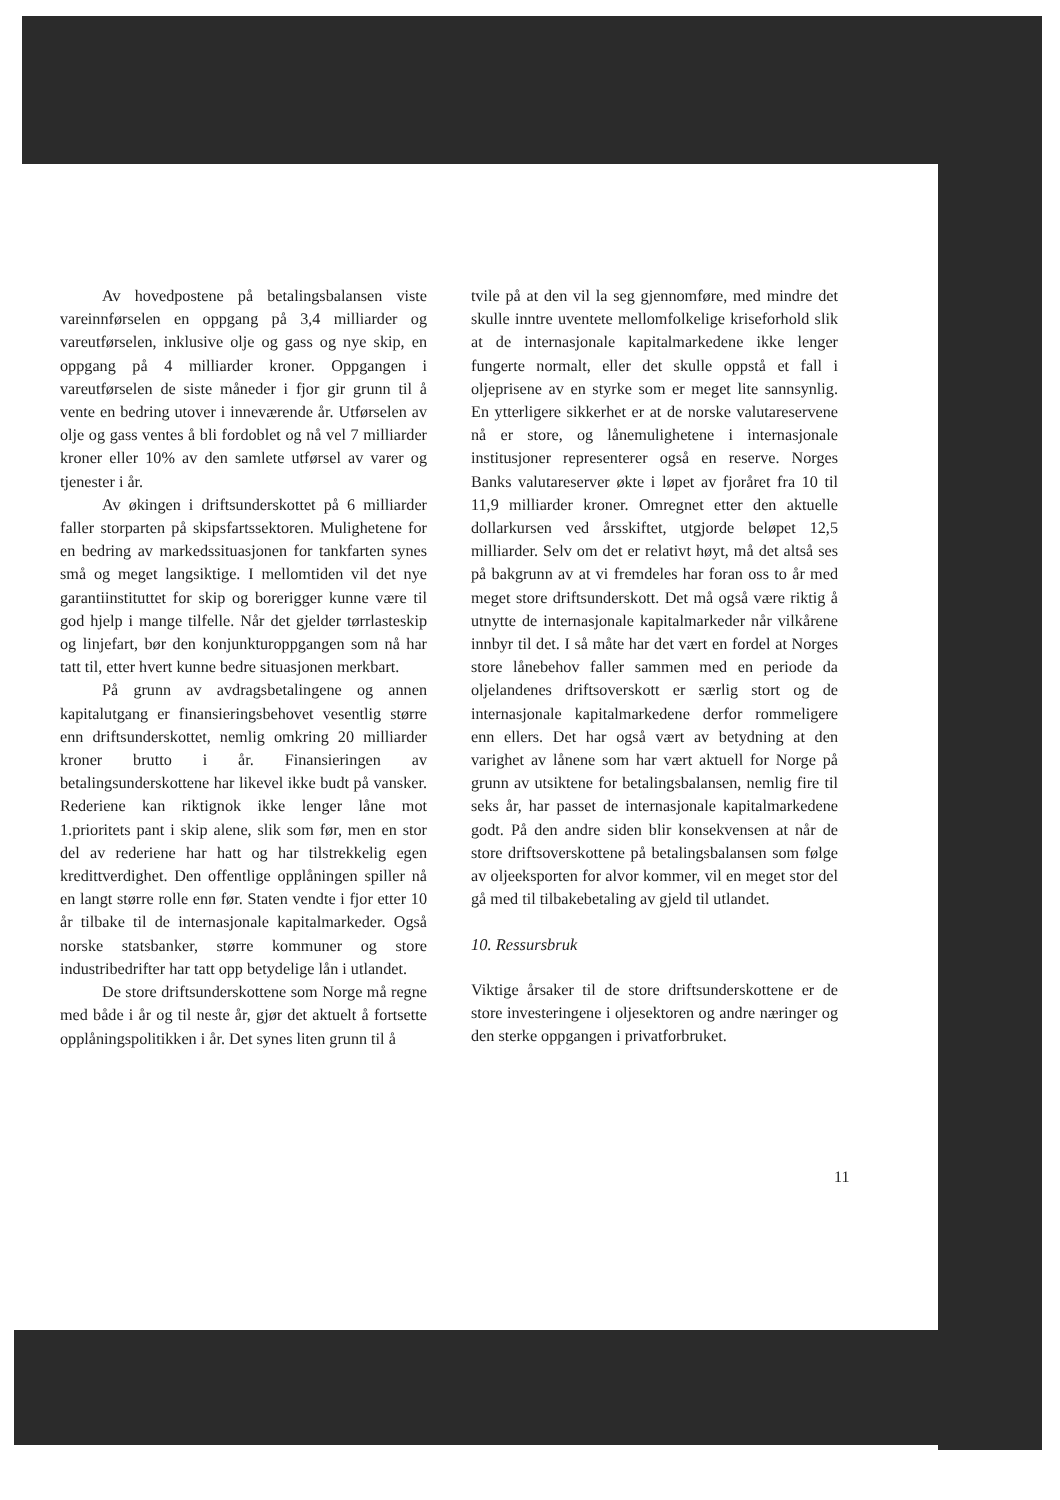Av hovedpostene på betalingsbalansen viste vareinnførselen en oppgang på 3,4 milliarder og vareutførselen, inklusive olje og gass og nye skip, en oppgang på 4 milliarder kroner. Oppgangen i vareutførselen de siste måneder i fjor gir grunn til å vente en bedring utover i inneværende år. Utførselen av olje og gass ventes å bli fordoblet og nå vel 7 milliarder kroner eller 10% av den samlete utførsel av varer og tjenester i år.
Av økingen i driftsunderskottet på 6 milliarder faller storparten på skipsfartssektoren. Mulighetene for en bedring av markedssituasjonen for tankfarten synes små og meget langsiktige. I mellomtiden vil det nye garantiinstituttet for skip og borerigger kunne være til god hjelp i mange tilfelle. Når det gjelder tørrlasteskip og linjefart, bør den konjunkturoppgangen som nå har tatt til, etter hvert kunne bedre situasjonen merkbart.
På grunn av avdragsbetalingene og annen kapitalutgang er finansieringsbehovet vesentlig større enn driftsunderskottet, nemlig omkring 20 milliarder kroner brutto i år. Finansieringen av betalingsunderskottene har likevel ikke budt på vansker. Rederiene kan riktignok ikke lenger låne mot 1.prioritets pant i skip alene, slik som før, men en stor del av rederiene har hatt og har tilstrekkelig egen kredittverdighet. Den offentlige opplåningen spiller nå en langt større rolle enn før. Staten vendte i fjor etter 10 år tilbake til de internasjonale kapitalmarkeder. Også norske statsbanker, større kommuner og store industribedrifter har tatt opp betydelige lån i utlandet.
De store driftsunderskottene som Norge må regne med både i år og til neste år, gjør det aktuelt å fortsette opplåningspolitikken i år. Det synes liten grunn til å
tvile på at den vil la seg gjennomføre, med mindre det skulle inntre uventete mellomfolkelige kriseforhold slik at de internasjonale kapitalmarkedene ikke lenger fungerte normalt, eller det skulle oppstå et fall i oljeprisene av en styrke som er meget lite sannsynlig. En ytterligere sikkerhet er at de norske valutareservene nå er store, og lånemulighetene i internasjonale institusjoner representerer også en reserve. Norges Banks valutareserver økte i løpet av fjoråret fra 10 til 11,9 milliarder kroner. Omregnet etter den aktuelle dollarkursen ved årsskiftet, utgjorde beløpet 12,5 milliarder. Selv om det er relativt høyt, må det altså ses på bakgrunn av at vi fremdeles har foran oss to år med meget store driftsunderskott. Det må også være riktig å utnytte de internasjonale kapitalmarkeder når vilkårene innbyr til det. I så måte har det vært en fordel at Norges store lånebehov faller sammen med en periode da oljelandenes driftsoverskott er særlig stort og de internasjonale kapitalmarkedene derfor rommeligere enn ellers. Det har også vært av betydning at den varighet av lånene som har vært aktuell for Norge på grunn av utsiktene for betalingsbalansen, nemlig fire til seks år, har passet de internasjonale kapitalmarkedene godt. På den andre siden blir konsekvensen at når de store driftsoverskottene på betalingsbalansen som følge av oljeeksporten for alvor kommer, vil en meget stor del gå med til tilbakebetaling av gjeld til utlandet.
10. Ressursbruk
Viktige årsaker til de store driftsunderskottene er de store investeringene i oljesektoren og andre næringer og den sterke oppgangen i privatforbruket.
11